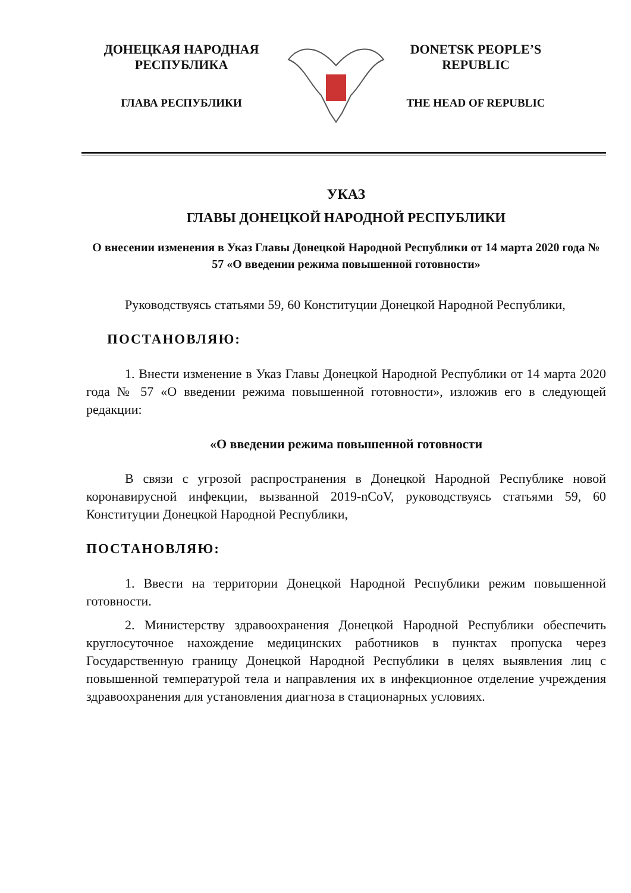ДОНЕЦКАЯ НАРОДНАЯ
РЕСПУБЛИКА
ГЛАВА РЕСПУБЛИКИ
DONETSK PEOPLE’S
REPUBLIC
THE HEAD OF REPUBLIC
УКАЗ
ГЛАВЫ ДОНЕЦКОЙ НАРОДНОЙ РЕСПУБЛИКИ
О внесении изменения в Указ Главы Донецкой Народной Республики от 14 марта 2020 года № 57 «О введении режима повышенной готовности»
Руководствуясь статьями 59, 60 Конституции Донецкой Народной Республики,
ПОСТАНОВЛЯЮ:
1. Внести изменение в Указ Главы Донецкой Народной Республики от 14 марта 2020 года № 57 «О введении режима повышенной готовности», изложив его в следующей редакции:
«О введении режима повышенной готовности
В связи с угрозой распространения в Донецкой Народной Республике новой коронавирусной инфекции, вызванной 2019-nCoV, руководствуясь статьями 59, 60 Конституции Донецкой Народной Республики,
ПОСТАНОВЛЯЮ:
1. Ввести на территории Донецкой Народной Республики режим повышенной готовности.
2. Министерству здравоохранения Донецкой Народной Республики обеспечить круглосуточное нахождение медицинских работников в пунктах пропуска через Государственную границу Донецкой Народной Республики в целях выявления лиц с повышенной температурой тела и направления их в инфекционное отделение учреждения здравоохранения для установления диагноза в стационарных условиях.